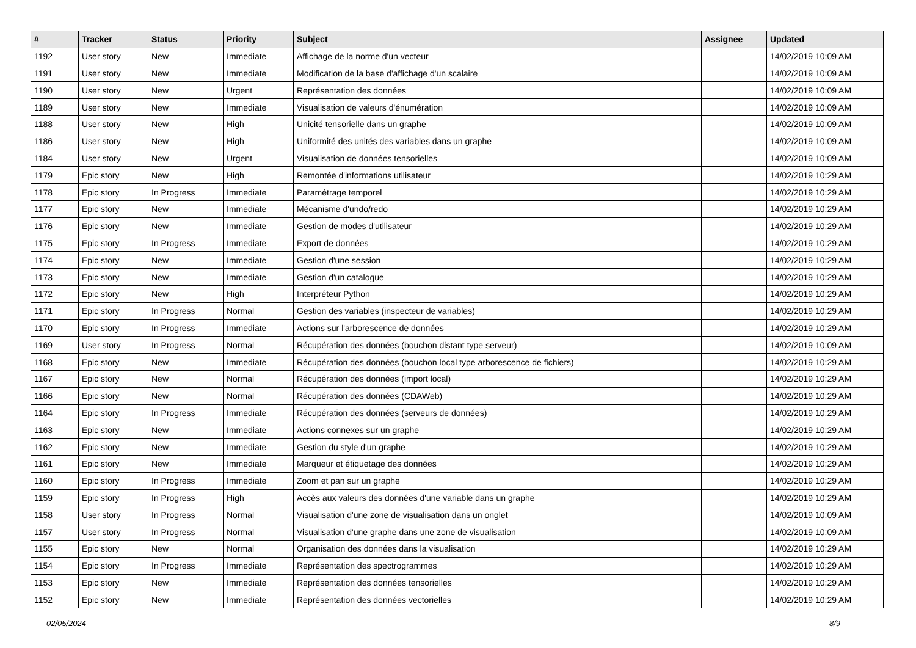| # | Tracker | Status | Priority | Subject | Assignee | Updated |
| --- | --- | --- | --- | --- | --- | --- |
| 1192 | User story | New | Immediate | Affichage de la norme d'un vecteur | | 14/02/2019 10:09 AM |
| 1191 | User story | New | Immediate | Modification de la base d'affichage d'un scalaire | | 14/02/2019 10:09 AM |
| 1190 | User story | New | Urgent | Représentation des données | | 14/02/2019 10:09 AM |
| 1189 | User story | New | Immediate | Visualisation de valeurs d'énumération | | 14/02/2019 10:09 AM |
| 1188 | User story | New | High | Unicité tensorielle dans un graphe | | 14/02/2019 10:09 AM |
| 1186 | User story | New | High | Uniformité des unités des variables dans un graphe | | 14/02/2019 10:09 AM |
| 1184 | User story | New | Urgent | Visualisation de données tensorielles | | 14/02/2019 10:09 AM |
| 1179 | Epic story | New | High | Remontée d'informations utilisateur | | 14/02/2019 10:29 AM |
| 1178 | Epic story | In Progress | Immediate | Paramétrage temporel | | 14/02/2019 10:29 AM |
| 1177 | Epic story | New | Immediate | Mécanisme d'undo/redo | | 14/02/2019 10:29 AM |
| 1176 | Epic story | New | Immediate | Gestion de modes d'utilisateur | | 14/02/2019 10:29 AM |
| 1175 | Epic story | In Progress | Immediate | Export de données | | 14/02/2019 10:29 AM |
| 1174 | Epic story | New | Immediate | Gestion d'une session | | 14/02/2019 10:29 AM |
| 1173 | Epic story | New | Immediate | Gestion d'un catalogue | | 14/02/2019 10:29 AM |
| 1172 | Epic story | New | High | Interpréteur Python | | 14/02/2019 10:29 AM |
| 1171 | Epic story | In Progress | Normal | Gestion des variables (inspecteur de variables) | | 14/02/2019 10:29 AM |
| 1170 | Epic story | In Progress | Immediate | Actions sur l'arborescence de données | | 14/02/2019 10:29 AM |
| 1169 | User story | In Progress | Normal | Récupération des données (bouchon distant type serveur) | | 14/02/2019 10:09 AM |
| 1168 | Epic story | New | Immediate | Récupération des données (bouchon local type arborescence de fichiers) | | 14/02/2019 10:29 AM |
| 1167 | Epic story | New | Normal | Récupération des données (import local) | | 14/02/2019 10:29 AM |
| 1166 | Epic story | New | Normal | Récupération des données (CDAWeb) | | 14/02/2019 10:29 AM |
| 1164 | Epic story | In Progress | Immediate | Récupération des données (serveurs de données) | | 14/02/2019 10:29 AM |
| 1163 | Epic story | New | Immediate | Actions connexes sur un graphe | | 14/02/2019 10:29 AM |
| 1162 | Epic story | New | Immediate | Gestion du style d'un graphe | | 14/02/2019 10:29 AM |
| 1161 | Epic story | New | Immediate | Marqueur et étiquetage des données | | 14/02/2019 10:29 AM |
| 1160 | Epic story | In Progress | Immediate | Zoom et pan sur un graphe | | 14/02/2019 10:29 AM |
| 1159 | Epic story | In Progress | High | Accès aux valeurs des données d'une variable dans un graphe | | 14/02/2019 10:29 AM |
| 1158 | User story | In Progress | Normal | Visualisation d'une zone de visualisation dans un onglet | | 14/02/2019 10:09 AM |
| 1157 | User story | In Progress | Normal | Visualisation d'une graphe dans une zone de visualisation | | 14/02/2019 10:09 AM |
| 1155 | Epic story | New | Normal | Organisation des données dans la visualisation | | 14/02/2019 10:29 AM |
| 1154 | Epic story | In Progress | Immediate | Représentation des spectrogrammes | | 14/02/2019 10:29 AM |
| 1153 | Epic story | New | Immediate | Représentation des données tensorielles | | 14/02/2019 10:29 AM |
| 1152 | Epic story | New | Immediate | Représentation des données vectorielles | | 14/02/2019 10:29 AM |
02/05/2024 8/9